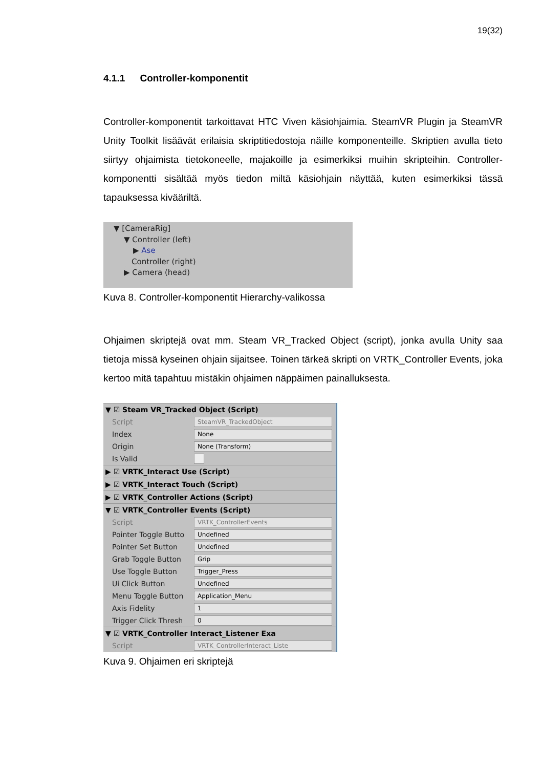19(32)
4.1.1 Controller-komponentit
Controller-komponentit tarkoittavat HTC Viven käsiohjaimia. SteamVR Plugin ja SteamVR Unity Toolkit lisäävät erilaisia skriptitiedostoja näille komponenteille. Skriptien avulla tieto siirtyy ohjaimista tietokoneelle, majakoille ja esimerkiksi muihin skripteihin. Controller-komponentti sisältää myös tiedon miltä käsiohjain näyttää, kuten esimerkiksi tässä tapauksessa kivääriltä.
▼ [CameraRig]
▼ Controller (left)
▶ Ase
Controller (right)
▶ Camera (head)
Kuva 8. Controller-komponentit Hierarchy-valikossa
Ohjaimen skriptejä ovat mm. Steam VR_Tracked Object (script), jonka avulla Unity saa tietoja missä kyseinen ohjain sijaitsee. Toinen tärkeä skripti on VRTK_Controller Events, joka kertoo mitä tapahtuu mistäkin ohjaimen näppäimen painalluksesta.
▼ ☑ Steam VR_Tracked Object (Script)
Script SteamVR_TrackedObject
Index None
Origin None (Transform)
Is Valid
▶ ☑ VRTK_Interact Use (Script)
▶ ☑ VRTK_Interact Touch (Script)
▶ ☑ VRTK_Controller Actions (Script)
▼ ☑ VRTK_Controller Events (Script)
Script VRTK_ControllerEvents
Pointer Toggle Butto Undefined
Pointer Set Button Undefined
Grab Toggle Button Grip
Use Toggle Button Trigger_Press
Ui Click Button Undefined
Menu Toggle Button Application_Menu
Axis Fidelity 1
Trigger Click Thresh 0
▼ ☑ VRTK_Controller Interact_Listener Exa
Script VRTK_ControllerInteract_Liste
Kuva 9. Ohjaimen eri skriptejä